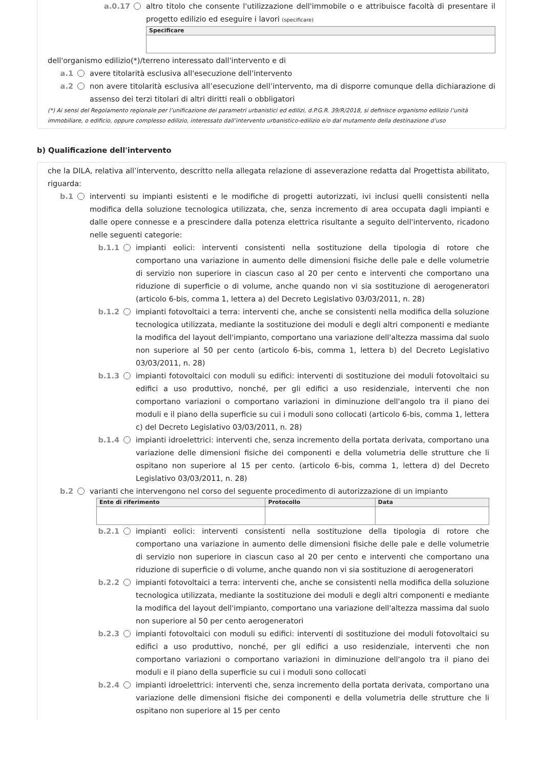a.0.17
altro titolo che consente l'utilizzazione dell'immobile o e attribuisce facoltà di presentare il progetto edilizio ed eseguire i lavori (specificare)
| Specificare |
| --- |
dell'organismo edilizio(*)/terreno interessato dall'intervento e di
a.1 avere titolarità esclusiva all'esecuzione dell'intervento
a.2 non avere titolarità esclusiva all’esecuzione dell’intervento, ma di disporre comunque della dichiarazione di assenso dei terzi titolari di altri diritti reali o obbligatori
(*) Ai sensi del Regolamento regionale per l’unificazione dei parametri urbanistici ed edilizi, d.P.G.R. 39/R/2018, si definisce organismo edilizio l’unità immobiliare, o edificio, oppure complesso edilizio, interessato dall’intervento urbanistico-edilizio e/o dal mutamento della destinazione d’uso
b) Qualificazione dell'intervento
che la DILA, relativa all’intervento, descritto nella allegata relazione di asseverazione redatta dal Progettista abilitato, riguarda:
b.1 interventi su impianti esistenti e le modifiche di progetti autorizzati, ivi inclusi quelli consistenti nella modifica della soluzione tecnologica utilizzata, che, senza incremento di area occupata dagli impianti e dalle opere connesse e a prescindere dalla potenza elettrica risultante a seguito dell'intervento, ricadono nelle seguenti categorie:
b.1.1 impianti eolici: interventi consistenti nella sostituzione della tipologia di rotore che comportano una variazione in aumento delle dimensioni fisiche delle pale e delle volumetrie di servizio non superiore in ciascun caso al 20 per cento e interventi che comportano una riduzione di superficie o di volume, anche quando non vi sia sostituzione di aerogeneratori (articolo 6-bis, comma 1, lettera a) del Decreto Legislativo 03/03/2011, n. 28)
b.1.2 impianti fotovoltaici a terra: interventi che, anche se consistenti nella modifica della soluzione tecnologica utilizzata, mediante la sostituzione dei moduli e degli altri componenti e mediante la modifica del layout dell'impianto, comportano una variazione dell'altezza massima dal suolo non superiore al 50 per cento (articolo 6-bis, comma 1, lettera b) del Decreto Legislativo 03/03/2011, n. 28)
b.1.3 impianti fotovoltaici con moduli su edifici: interventi di sostituzione dei moduli fotovoltaici su edifici a uso produttivo, nonché, per gli edifici a uso residenziale, interventi che non comportano variazioni o comportano variazioni in diminuzione dell'angolo tra il piano dei moduli e il piano della superficie su cui i moduli sono collocati (articolo 6-bis, comma 1, lettera c) del Decreto Legislativo 03/03/2011, n. 28)
b.1.4 impianti idroelettrici: interventi che, senza incremento della portata derivata, comportano una variazione delle dimensioni fisiche dei componenti e della volumetria delle strutture che li ospitano non superiore al 15 per cento. (articolo 6-bis, comma 1, lettera d) del Decreto Legislativo 03/03/2011, n. 28)
b.2 varianti che intervengono nel corso del seguente procedimento di autorizzazione di un impianto
| Ente di riferimento | Protocollo | Data |
| --- | --- | --- |
b.2.1 impianti eolici: interventi consistenti nella sostituzione della tipologia di rotore che comportano una variazione in aumento delle dimensioni fisiche delle pale e delle volumetrie di servizio non superiore in ciascun caso al 20 per cento e interventi che comportano una riduzione di superficie o di volume, anche quando non vi sia sostituzione di aerogeneratori
b.2.2 impianti fotovoltaici a terra: interventi che, anche se consistenti nella modifica della soluzione tecnologica utilizzata, mediante la sostituzione dei moduli e degli altri componenti e mediante la modifica del layout dell'impianto, comportano una variazione dell'altezza massima dal suolo non superiore al 50 per cento aerogeneratori
b.2.3 impianti fotovoltaici con moduli su edifici: interventi di sostituzione dei moduli fotovoltaici su edifici a uso produttivo, nonché, per gli edifici a uso residenziale, interventi che non comportano variazioni o comportano variazioni in diminuzione dell'angolo tra il piano dei moduli e il piano della superficie su cui i moduli sono collocati
b.2.4 impianti idroelettrici: interventi che, senza incremento della portata derivata, comportano una variazione delle dimensioni fisiche dei componenti e della volumetria delle strutture che li ospitano non superiore al 15 per cento